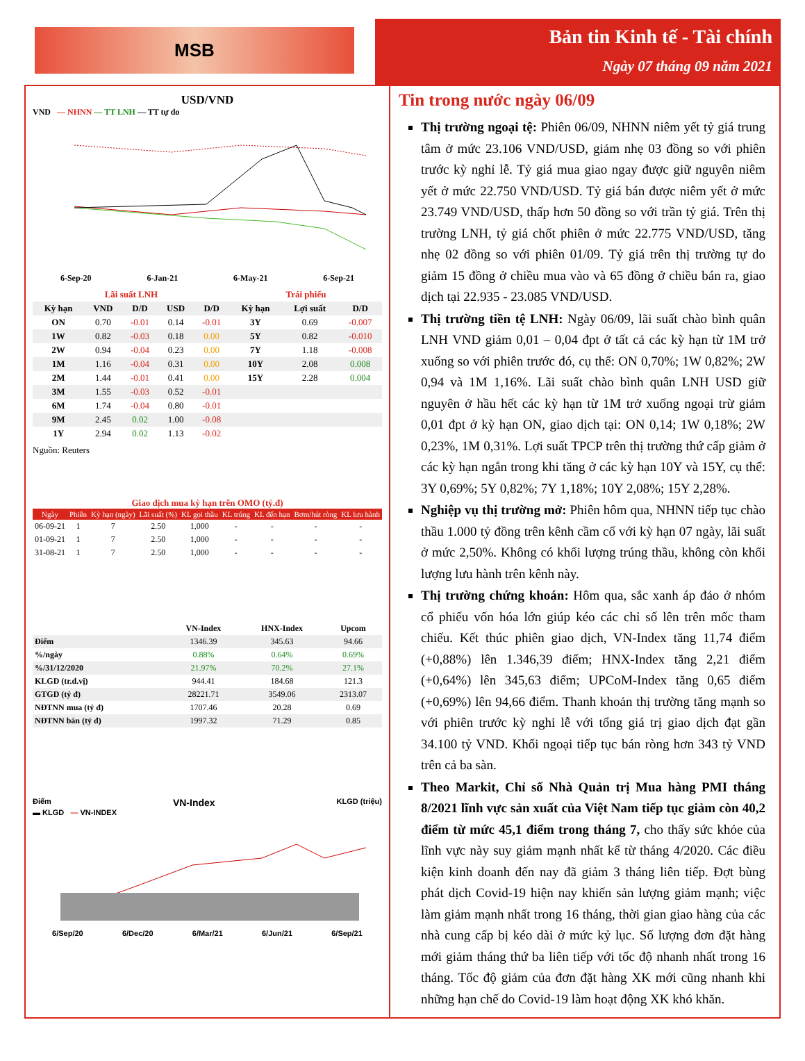MSB
Bản tin Kinh tế - Tài chính
Ngày 07 tháng 09 năm 2021
USD/VND
VND — NHNN — TT LNH — TT tự do
6-Sep-20 6-Jan-21 6-May-21 6-Sep-21
| Lãi suất LNH | | | | | Trái phiếu | | |
| --- | --- | --- | --- | --- | --- | --- | --- |
| Kỳ hạn | VND | D/D | USD | D/D | Kỳ hạn | Lợi suất | D/D |
| ON | 0.70 | -0.01 | 0.14 | -0.01 | 3Y | 0.69 | -0.007 |
| 1W | 0.82 | -0.03 | 0.18 | 0.00 | 5Y | 0.82 | -0.010 |
| 2W | 0.94 | -0.04 | 0.23 | 0.00 | 7Y | 1.18 | -0.008 |
| 1M | 1.16 | -0.04 | 0.31 | 0.00 | 10Y | 2.08 | 0.008 |
| 2M | 1.44 | -0.01 | 0.41 | 0.00 | 15Y | 2.28 | 0.004 |
| 3M | 1.55 | -0.03 | 0.52 | -0.01 | | | |
| 6M | 1.74 | -0.04 | 0.80 | -0.01 | | | |
| 9M | 2.45 | 0.02 | 1.00 | -0.08 | | | |
| 1Y | 2.94 | 0.02 | 1.13 | -0.02 | | | |
Nguồn: Reuters
Giao dịch mua kỳ hạn trên OMO (tỷ.đ)
| Ngày | Phiên | Kỳ hạn (ngày) | Lãi suất (%) | KL gọi thầu | KL trúng | KL đến hạn | Bơm/hút ròng | KL lưu hành |
| --- | --- | --- | --- | --- | --- | --- | --- | --- |
| 06-09-21 | 1 | 7 | 2.50 | 1,000 | - | - | - | - |
| 01-09-21 | 1 | 7 | 2.50 | 1,000 | - | - | - | - |
| 31-08-21 | 1 | 7 | 2.50 | 1,000 | - | - | - | - |
| | VN-Index | HNX-Index | Upcom |
| --- | --- | --- | --- |
| Điểm | 1346.39 | 345.63 | 94.66 |
| %/ngày | 0.88% | 0.64% | 0.69% |
| %/31/12/2020 | 21.97% | 70.2% | 27.1% |
| KLGD (tr.d.vị) | 944.41 | 184.68 | 121.3 |
| GTGD (tỷ đ) | 28221.71 | 3549.06 | 2313.07 |
| NĐTNN mua (tỷ đ) | 1707.46 | 20.28 | 0.69 |
| NĐTNN bán (tỷ đ) | 1997.32 | 71.29 | 0.85 |
Điểm VN-Index KLGD (triệu)
▬ KLGD — VN-INDEX
6/Sep/20 6/Dec/20 6/Mar/21 6/Jun/21 6/Sep/21
Tin trong nước ngày 06/09
Thị trường ngoại tệ: Phiên 06/09, NHNN niêm yết tỷ giá trung tâm ở mức 23.106 VND/USD, giảm nhẹ 03 đồng so với phiên trước kỳ nghỉ lễ. Tỷ giá mua giao ngay được giữ nguyên niêm yết ở mức 22.750 VND/USD. Tỷ giá bán được niêm yết ở mức 23.749 VND/USD, thấp hơn 50 đồng so với trần tỷ giá. Trên thị trường LNH, tỷ giá chốt phiên ở mức 22.775 VND/USD, tăng nhẹ 02 đồng so với phiên 01/09. Tỷ giá trên thị trường tự do giảm 15 đồng ở chiều mua vào và 65 đồng ở chiều bán ra, giao dịch tại 22.935 - 23.085 VND/USD.
Thị trường tiền tệ LNH: Ngày 06/09, lãi suất chào bình quân LNH VND giảm 0,01 – 0,04 đpt ở tất cả các kỳ hạn từ 1M trở xuống so với phiên trước đó, cụ thể: ON 0,70%; 1W 0,82%; 2W 0,94 và 1M 1,16%. Lãi suất chào bình quân LNH USD giữ nguyên ở hầu hết các kỳ hạn từ 1M trở xuống ngoại trừ giảm 0,01 đpt ở kỳ hạn ON, giao dịch tại: ON 0,14; 1W 0,18%; 2W 0,23%, 1M 0,31%. Lợi suất TPCP trên thị trường thứ cấp giảm ở các kỳ hạn ngắn trong khi tăng ở các kỳ hạn 10Y và 15Y, cụ thể: 3Y 0,69%; 5Y 0,82%; 7Y 1,18%; 10Y 2,08%; 15Y 2,28%.
Nghiệp vụ thị trường mở: Phiên hôm qua, NHNN tiếp tục chào thầu 1.000 tỷ đồng trên kênh cầm cố với kỳ hạn 07 ngày, lãi suất ở mức 2,50%. Không có khối lượng trúng thầu, không còn khối lượng lưu hành trên kênh này.
Thị trường chứng khoán: Hôm qua, sắc xanh áp đảo ở nhóm cổ phiếu vốn hóa lớn giúp kéo các chỉ số lên trên mốc tham chiếu. Kết thúc phiên giao dịch, VN-Index tăng 11,74 điểm (+0,88%) lên 1.346,39 điểm; HNX-Index tăng 2,21 điểm (+0,64%) lên 345,63 điểm; UPCoM-Index tăng 0,65 điểm (+0,69%) lên 94,66 điểm. Thanh khoản thị trường tăng mạnh so với phiên trước kỳ nghỉ lễ với tổng giá trị giao dịch đạt gần 34.100 tỷ VND. Khối ngoại tiếp tục bán ròng hơn 343 tỷ VND trên cả ba sàn.
Theo Markit, Chỉ số Nhà Quản trị Mua hàng PMI tháng 8/2021 lĩnh vực sản xuất của Việt Nam tiếp tục giảm còn 40,2 điểm từ mức 45,1 điểm trong tháng 7, cho thấy sức khỏe của lĩnh vực này suy giảm mạnh nhất kể từ tháng 4/2020. Các điều kiện kinh doanh đến nay đã giảm 3 tháng liên tiếp. Đợt bùng phát dịch Covid-19 hiện nay khiến sản lượng giảm mạnh; việc làm giảm mạnh nhất trong 16 tháng, thời gian giao hàng của các nhà cung cấp bị kéo dài ở mức kỷ lục. Số lượng đơn đặt hàng mới giảm tháng thứ ba liên tiếp với tốc độ nhanh nhất trong 16 tháng. Tốc độ giảm của đơn đặt hàng XK mới cũng nhanh khi những hạn chế do Covid-19 làm hoạt động XK khó khăn.